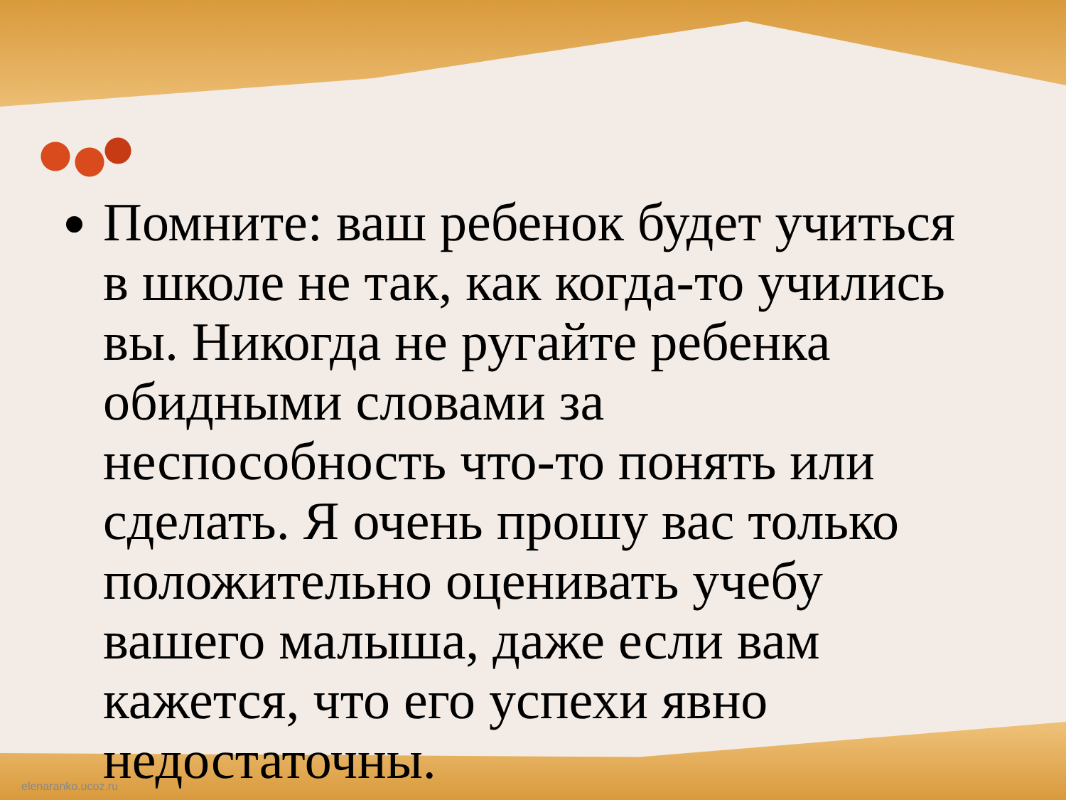Помните: ваш ребенок будет учиться в школе не так, как когда-то учились вы. Никогда не ругайте ребенка обидными словами за неспособность что-то понять или сделать. Я очень прошу вас только положительно оценивать учебу вашего малыша, даже если вам кажется, что его успехи явно недостаточны.
elenaranko.ucoz.ru